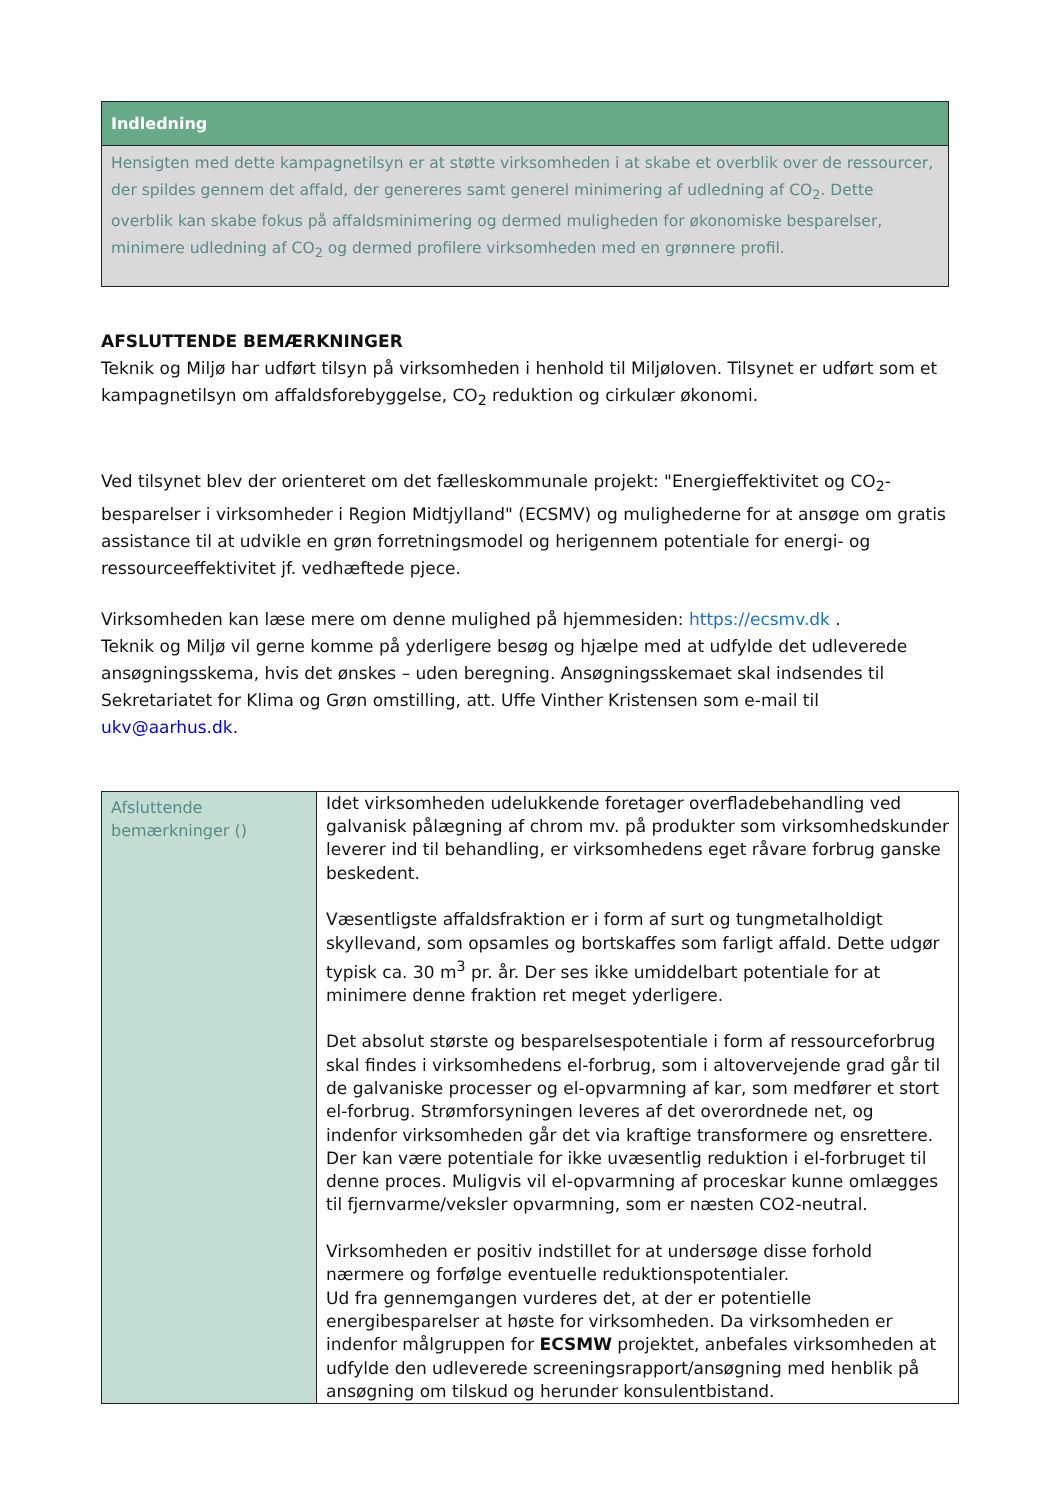Indledning
Hensigten med dette kampagnetilsyn er at støtte virksomheden i at skabe et overblik over de ressourcer, der spildes gennem det affald, der genereres samt generel minimering af udledning af CO<sub>2</sub>. Dette overblik kan skabe fokus på affaldsminimering og dermed muligheden for økonomiske besparelser, minimere udledning af CO<sub>2</sub> og dermed profilere virksomheden med en grønnere profil.
AFSLUTTENDE BEMÆRKNINGER
Teknik og Miljø har udført tilsyn på virksomheden i henhold til Miljøloven. Tilsynet er udført som et kampagnetilsyn om affaldsforebyggelse, CO<sub>2</sub> reduktion og cirkulær økonomi.
Ved tilsynet blev der orienteret om det fælleskommunale projekt: "Energieffektivitet og CO<sub>2</sub>-besparelser i virksomheder i Region Midtjylland" (ECSMV) og mulighederne for at ansøge om gratis assistance til at udvikle en grøn forretningsmodel og herigennem potentiale for energi- og ressourceeffektivitet jf. vedhæftede pjece.
Virksomheden kan læse mere om denne mulighed på hjemmesiden: https://ecsmv.dk .
Teknik og Miljø vil gerne komme på yderligere besøg og hjælpe med at udfylde det udleverede ansøgningsskema, hvis det ønskes – uden beregning. Ansøgningsskemaet skal indsendes til Sekretariatet for Klima og Grøn omstilling, att. Uffe Vinther Kristensen som e-mail til ukv@aarhus.dk.
| Afsluttende bemærkninger () | Idet virksomheden udelukkende foretager overfladebehandling ved galvanisk pålægning af chrom mv. på produkter som virksomhedskunder leverer ind til behandling, er virksomhedens eget råvare forbrug ganske beskedent. Væsentligste affaldsfraktion er i form af surt og tungmetalholdigt skyllevand, som opsamles og bortskaffes som farligt affald. Dette udgør typisk ca. 30 m<sup>3</sup> pr. år. Der ses ikke umiddelbart potentiale for at minimere denne fraktion ret meget yderligere. Det absolut største og besparelsespotentiale i form af ressourceforbrug skal findes i virksomhedens el-forbrug, som i altovervejende grad går til de galvaniske processer og el-opvarmning af kar, som medfører et stort el-forbrug. Strømforsyningen leveres af det overordnede net, og indenfor virksomheden går det via kraftige transformere og ensrettere. Der kan være potentiale for ikke uvæsentlig reduktion i el-forbruget til denne proces. Muligvis vil el-opvarmning af proceskar kunne omlægges til fjernvarme/veksler opvarmning, som er næsten CO2-neutral. Virksomheden er positiv indstillet for at undersøge disse forhold nærmere og forfølge eventuelle reduktionspotentialer. Ud fra gennemgangen vurderes det, at der er potentielle energibesparelser at høste for virksomheden. Da virksomheden er indenfor målgruppen for ECSMW projektet, anbefales virksomheden at udfylde den udleverede screeningsrapport/ansøgning med henblik på ansøgning om tilskud og herunder konsulentbistand. |